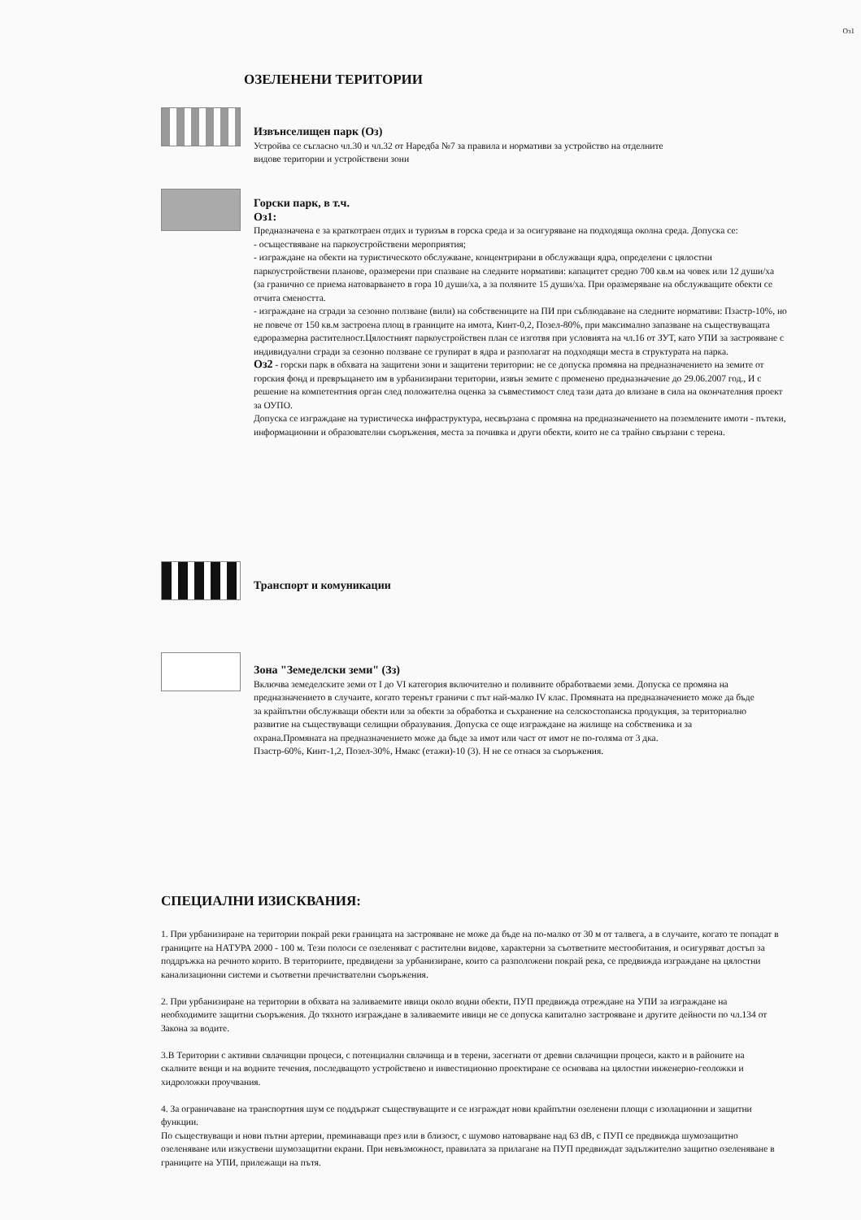Оз1
ОЗЕЛЕНЕНИ ТЕРИТОРИИ
Извънселищен парк (Оз)
Устройва се съгласно чл.30 и чл.32 от Наредба №7 за правила и нормативи за устройство на отделните видове територии и устройствени зони
Горски парк, в т.ч.
Оз1:
Предназначена е за краткотраен отдих и туризъм в горска среда и за осигуряване на подходяща околна среда. Допуска се:
- осъществяване на паркоустройствени мероприятия;
- изграждане на обекти на туристическото обслужване, концентрирани в обслужващи ядра, определени с цялостни паркоустройствени планове, оразмерени при спазване на следните нормативи: капацитет средно 700 кв.м на човек или 12 души/ха (за гранично се приема натоварването в гора 10 души/ха, а за поляните 15 души/ха. При оразмеряване на обслужващите обекти се отчита смеността.
- изграждане на сгради за сезонно ползване (вили) на собствениците на ПИ при съблюдаване на следните нормативи: Пзастр-10%, но не повече от 150 кв.м застроена площ в границите на имота, Кинт-0,2, Позел-80%, при максимално запазване на съществуващата едроразмерна растителност.Цялостният паркоустройствен план се изготвя при условията на чл.16 от ЗУТ, като УПИ за застрояване с индивидуални сгради за сезонно ползване се групират в ядра и разполагат на подходящи места в структурата на парка.
Оз2 - горски парк в обхвата на защитени зони и защитени територии: не се допуска промяна на предназначението на земите от горския фонд и превръщането им в урбанизирани територии, извън земите с променено предназначение до 29.06.2007 год., И с решение на компетентния орган след положителна оценка за съвместимост след тази дата до влизане в сила на окончателния проект за ОУПО.
Допуска се изграждане на туристическа инфраструктура, несвързана с промяна на предназначението на поземлените имоти - пътеки, информационни и образователни съоръжения, места за почивка и други обекти, които не са трайно свързани с терена.
Транспорт и комуникации
Зона "Земеделски земи" (Зз)
Включва земеделските земи от I до VI категория включително и поливните обработваеми земи. Допуска се промяна на предназначението в случаите, когато теренът граничи с път най-малко IV клас. Промяната на предназначението може да бъде за крайпътни обслужващи обекти или за обекти за обработка и съхранение на селскостопанска продукция, за териториално развитие на съществуващи селищни образувания. Допуска се още изграждане на жилище на собственика и за охрана.Промяната на предназначението може да бъде за имот или част от имот не по-голяма от 3 дка.
Пзастр-60%, Кинт-1,2, Позел-30%, Нмакс (етажи)-10 (3). Н не се отнася за съоръжения.
СПЕЦИАЛНИ ИЗИСКВАНИЯ:
1. При урбанизиране на територии покрай реки границата на застрояване не може да бъде на по-малко от 30 м от талвега, а в случаите, когато те попадат в границите на НАТУРА 2000 - 100 м. Тези полоси се озеленяват с растителни видове, характерни за съответните местообитания, и осигуряват достъп за поддръжка на речното корито. В териториите, предвидени за урбанизиране, които са разположени покрай река, се предвижда изграждане на цялостни канализационни системи и съответни пречиствателни съоръжения.
2. При урбанизиране на територии в обхвата на заливаемите ивици около водни обекти, ПУП предвижда отреждане на УПИ за изграждане на необходимите защитни съоръжения. До тяхното изграждане в заливаемите ивици не се допуска капитално застрояване и другите дейности по чл.134 от Закона за водите.
3.В Територии с активни свлачищни процеси, с потенциални свлачища и в терени, засегнати от древни свлачищни процеси, както и в районите на скалните венци и на водните течения, последващото устройствено и инвестиционно проектиране се основава на цялостни инженерно-геоложки и хидроложки проучвания.
4. За ограничаване на транспортния шум се поддържат съществуващите и се изграждат нови крайпътни озеленени площи с изолационни и защитни функции.
По съществуващи и нови пътни артерии, преминаващи през или в близост, с шумово натоварване над 63 dB, с ПУП се предвижда шумозащитно озеленяване или изкуствени шумозащитни екрани. При невъзможност, правилата за прилагане на ПУП предвиждат задължително защитно озеленяване в границите на УПИ, прилежащи на пътя.